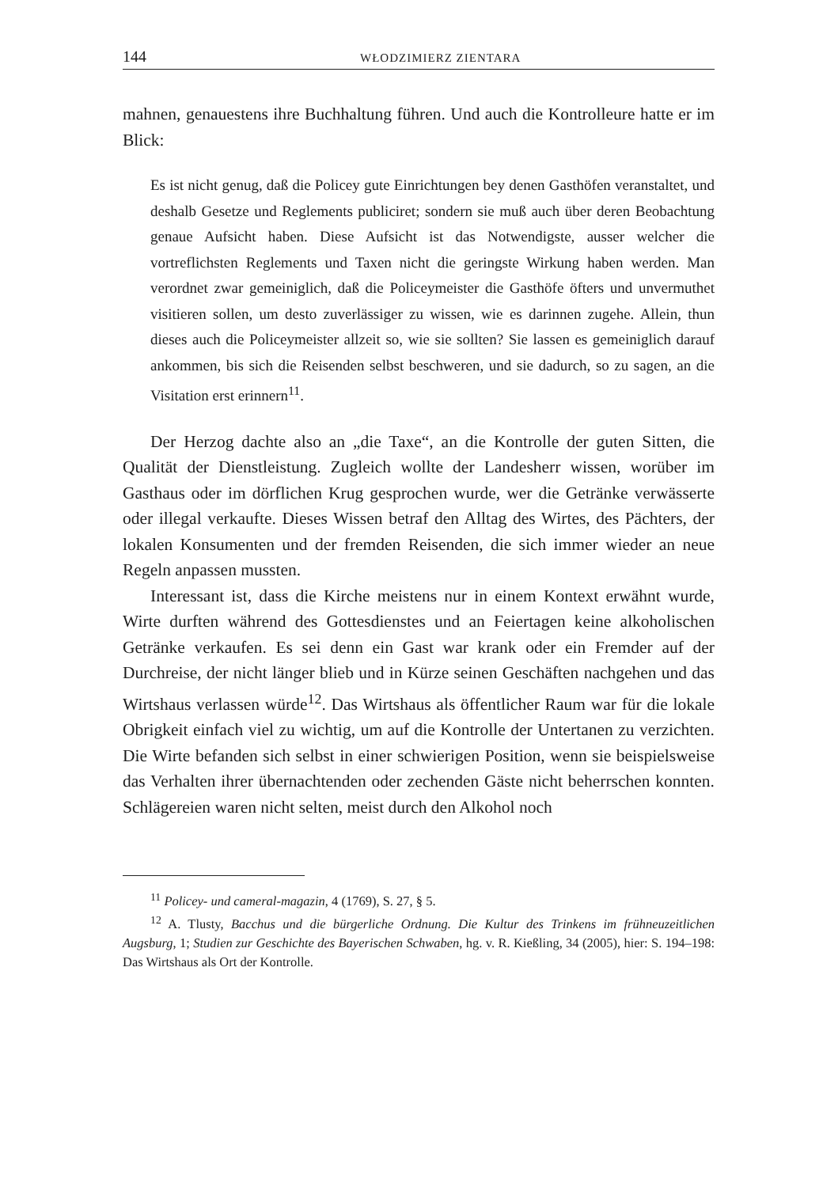144 WŁODZIMIERZ ZIENTARA
mahnen, genauestens ihre Buchhaltung führen. Und auch die Kontrolleure hatte er im Blick:
Es ist nicht genug, daß die Policey gute Einrichtungen bey denen Gasthöfen veranstaltet, und deshalb Gesetze und Reglements publiciret; sondern sie muß auch über deren Beobachtung genaue Aufsicht haben. Diese Aufsicht ist das Notwendigste, ausser welcher die vortreflichsten Reglements und Taxen nicht die geringste Wirkung haben werden. Man verordnet zwar gemeiniglich, daß die Policeymeister die Gasthöfe öfters und unvermuthet visitieren sollen, um desto zuverlässiger zu wissen, wie es darinnen zugehe. Allein, thun dieses auch die Policeymeister allzeit so, wie sie sollten? Sie lassen es gemeiniglich darauf ankommen, bis sich die Reisenden selbst beschweren, und sie dadurch, so zu sagen, an die Visitation erst erinnern<sup>11</sup>.
Der Herzog dachte also an „die Taxe“, an die Kontrolle der guten Sitten, die Qualität der Dienstleistung. Zugleich wollte der Landesherr wissen, worüber im Gasthaus oder im dörflichen Krug gesprochen wurde, wer die Getränke verwässerte oder illegal verkaufte. Dieses Wissen betraf den Alltag des Wirtes, des Pächters, der lokalen Konsumenten und der fremden Reisenden, die sich immer wieder an neue Regeln anpassen mussten.
Interessant ist, dass die Kirche meistens nur in einem Kontext erwähnt wurde, Wirte durften während des Gottesdienstes und an Feiertagen keine alkoholischen Getränke verkaufen. Es sei denn ein Gast war krank oder ein Fremder auf der Durchreise, der nicht länger blieb und in Kürze seinen Geschäften nachgehen und das Wirtshaus verlassen würde<sup>12</sup>. Das Wirtshaus als öffentlicher Raum war für die lokale Obrigkeit einfach viel zu wichtig, um auf die Kontrolle der Untertanen zu verzichten. Die Wirte befanden sich selbst in einer schwierigen Position, wenn sie beispielsweise das Verhalten ihrer übernachtenden oder zechenden Gäste nicht beherrschen konnten. Schlägereien waren nicht selten, meist durch den Alkohol noch
<sup>11</sup> Policey- und cameral-magazin, 4 (1769), S. 27, § 5.
<sup>12</sup> A. Tlusty, Bacchus und die bürgerliche Ordnung. Die Kultur des Trinkens im frühneuzeitlichen Augsburg, 1; Studien zur Geschichte des Bayerischen Schwaben, hg. v. R. Kießling, 34 (2005), hier: S. 194–198: Das Wirtshaus als Ort der Kontrolle.